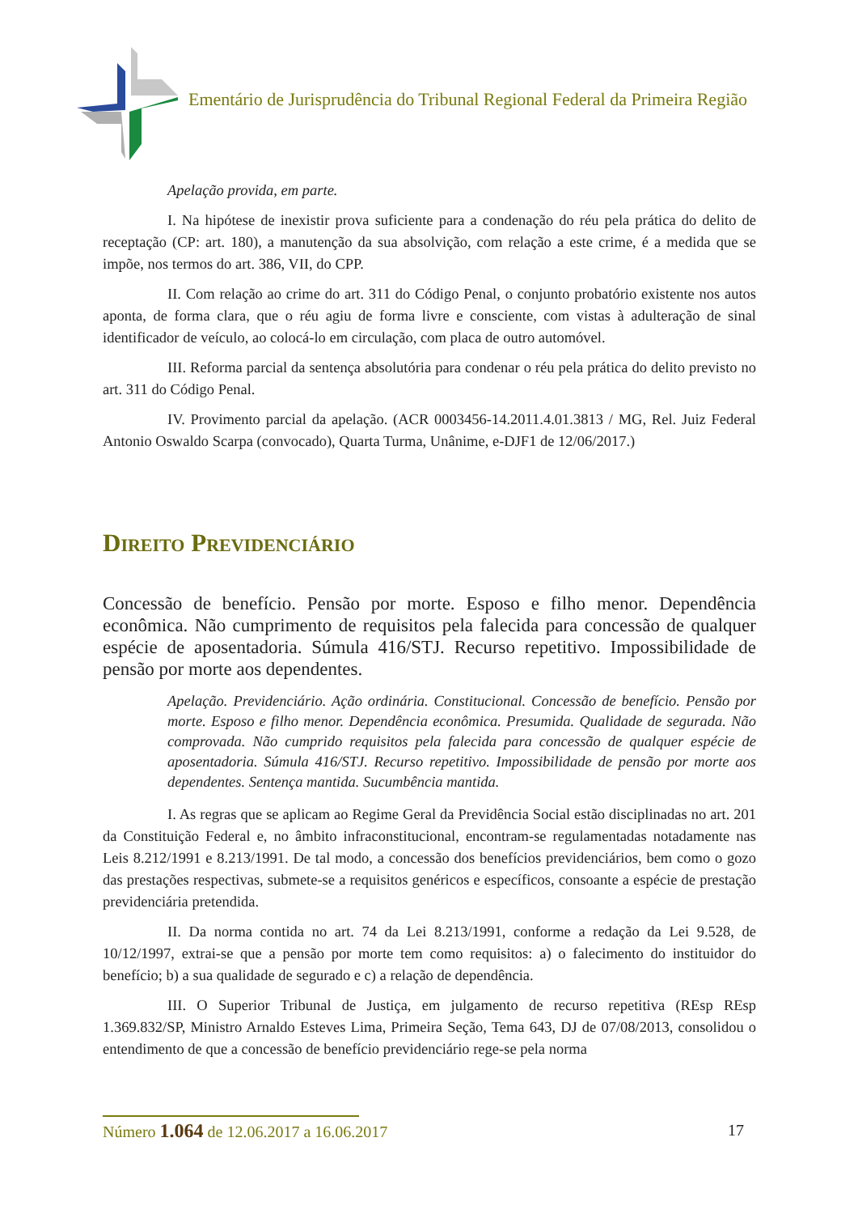Ementário de Jurisprudência do Tribunal Regional Federal da Primeira Região
Apelação provida, em parte.
I. Na hipótese de inexistir prova suficiente para a condenação do réu pela prática do delito de receptação (CP: art. 180), a manutenção da sua absolvição, com relação a este crime, é a medida que se impõe, nos termos do art. 386, VII, do CPP.
II. Com relação ao crime do art. 311 do Código Penal, o conjunto probatório existente nos autos aponta, de forma clara, que o réu agiu de forma livre e consciente, com vistas à adulteração de sinal identificador de veículo, ao colocá-lo em circulação, com placa de outro automóvel.
III. Reforma parcial da sentença absolutória para condenar o réu pela prática do delito previsto no art. 311 do Código Penal.
IV. Provimento parcial da apelação. (ACR 0003456-14.2011.4.01.3813 / MG, Rel. Juiz Federal Antonio Oswaldo Scarpa (convocado), Quarta Turma, Unânime, e-DJF1 de 12/06/2017.)
Direito Previdenciário
Concessão de benefício. Pensão por morte. Esposo e filho menor. Dependência econômica. Não cumprimento de requisitos pela falecida para concessão de qualquer espécie de aposentadoria. Súmula 416/STJ. Recurso repetitivo. Impossibilidade de pensão por morte aos dependentes.
Apelação. Previdenciário. Ação ordinária. Constitucional. Concessão de benefício. Pensão por morte. Esposo e filho menor. Dependência econômica. Presumida. Qualidade de segurada. Não comprovada. Não cumprido requisitos pela falecida para concessão de qualquer espécie de aposentadoria. Súmula 416/STJ. Recurso repetitivo. Impossibilidade de pensão por morte aos dependentes. Sentença mantida. Sucumbência mantida.
I. As regras que se aplicam ao Regime Geral da Previdência Social estão disciplinadas no art. 201 da Constituição Federal e, no âmbito infraconstitucional, encontram-se regulamentadas notadamente nas Leis 8.212/1991 e 8.213/1991. De tal modo, a concessão dos benefícios previdenciários, bem como o gozo das prestações respectivas, submete-se a requisitos genéricos e específicos, consoante a espécie de prestação previdenciária pretendida.
II. Da norma contida no art. 74 da Lei 8.213/1991, conforme a redação da Lei 9.528, de 10/12/1997, extrai-se que a pensão por morte tem como requisitos: a) o falecimento do instituidor do benefício; b) a sua qualidade de segurado e c) a relação de dependência.
III. O Superior Tribunal de Justiça, em julgamento de recurso repetitiva (REsp REsp 1.369.832/SP, Ministro Arnaldo Esteves Lima, Primeira Seção, Tema 643, DJ de 07/08/2013, consolidou o entendimento de que a concessão de benefício previdenciário rege-se pela norma
Número 1.064 de 12.06.2017 a 16.06.2017 17